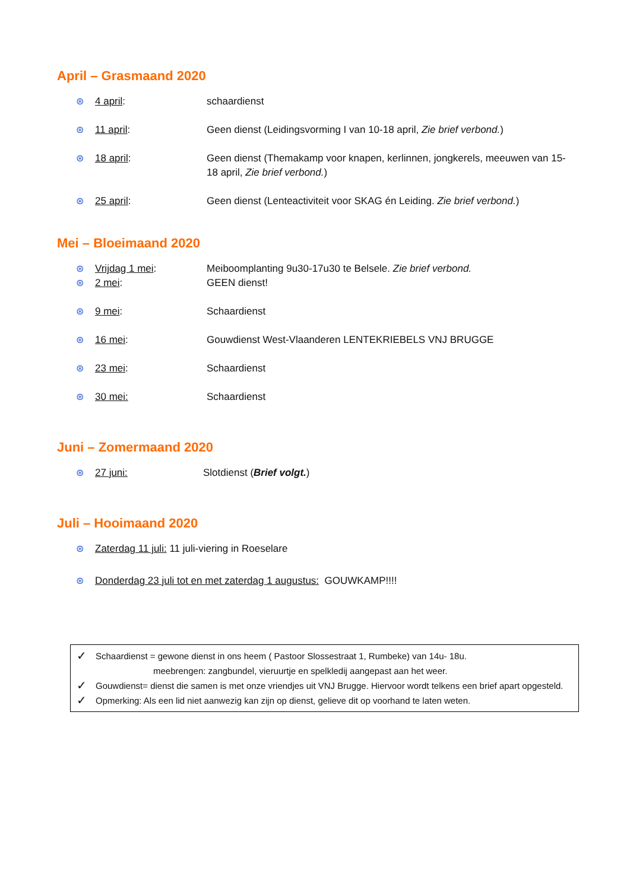April – Grasmaand 2020
⊛ 4 april: schaardienst
⊛ 11 april: Geen dienst (Leidingsvorming I van 10-18 april, Zie brief verbond.)
⊛ 18 april: Geen dienst (Themakamp voor knapen, kerlinnen, jongkerels, meeuwen van 15-18 april, Zie brief verbond.)
⊛ 25 april: Geen dienst (Lenteactiviteit voor SKAG én Leiding. Zie brief verbond.)
Mei – Bloeimaand 2020
⊛ Vrijdag 1 mei: Meiboomplanting 9u30-17u30 te Belsele. Zie brief verbond.
⊛ 2 mei: GEEN dienst!
⊛ 9 mei: Schaardienst
⊛ 16 mei: Gouwdienst West-Vlaanderen LENTEKRIEBELS VNJ BRUGGE
⊛ 23 mei: Schaardienst
⊛ 30 mei: Schaardienst
Juni – Zomermaand 2020
⊛ 27 juni: Slotdienst (Brief volgt.)
Juli – Hooimaand 2020
⊛ Zaterdag 11 juli: 11 juli-viering in Roeselare
⊛ Donderdag 23 juli tot en met zaterdag 1 augustus: GOUWKAMP!!!!
✓ Schaardienst = gewone dienst in ons heem ( Pastoor Slossestraat 1, Rumbeke) van 14u- 18u.
meebrengen: zangbundel, vieruurtje en spelkledij aangepast aan het weer.
✓ Gouwdienst= dienst die samen is met onze vriendjes uit VNJ Brugge. Hiervoor wordt telkens een brief apart opgesteld.
✓ Opmerking: Als een lid niet aanwezig kan zijn op dienst, gelieve dit op voorhand te laten weten.